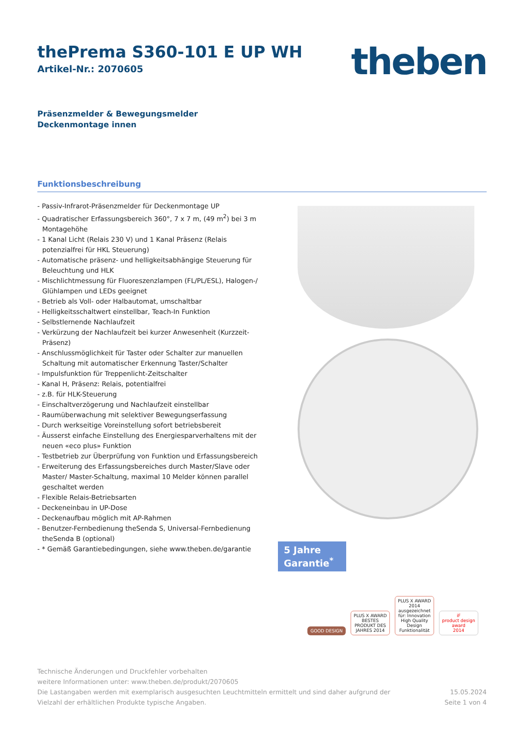theben
thePrema S360-101 E UP WH
Artikel-Nr.: 2070605
Präsenzmelder & Bewegungsmelder
Deckenmontage innen
Funktionsbeschreibung
- Passiv-Infrarot-Präsenzmelder für Deckenmontage UP
- Quadratischer Erfassungsbereich 360°, 7 x 7 m, (49 m<sup>2</sup>) bei 3 m Montagehöhe
- 1 Kanal Licht (Relais 230 V) und 1 Kanal Präsenz (Relais potenzialfrei für HKL Steuerung)
- Automatische präsenz- und helligkeitsabhängige Steuerung für Beleuchtung und HLK
- Mischlichtmessung für Fluoreszenzlampen (FL/PL/ESL), Halogen-/ Glühlampen und LEDs geeignet
- Betrieb als Voll- oder Halbautomat, umschaltbar
- Helligkeitsschaltwert einstellbar, Teach-In Funktion
- Selbstlernende Nachlaufzeit
- Verkürzung der Nachlaufzeit bei kurzer Anwesenheit (Kurzzeit-Präsenz)
- Anschlussmöglichkeit für Taster oder Schalter zur manuellen Schaltung mit automatischer Erkennung Taster/Schalter
- Impulsfunktion für Treppenlicht-Zeitschalter
- Kanal H, Präsenz: Relais, potentialfrei
- z.B. für HLK-Steuerung
- Einschaltverzögerung und Nachlaufzeit einstellbar
- Raumüberwachung mit selektiver Bewegungserfassung
- Durch werkseitige Voreinstellung sofort betriebsbereit
- Äusserst einfache Einstellung des Energiesparverhaltens mit der neuen «eco plus» Funktion
- Testbetrieb zur Überprüfung von Funktion und Erfassungsbereich
- Erweiterung des Erfassungsbereiches durch Master/Slave oder Master/ Master-Schaltung, maximal 10 Melder können parallel geschaltet werden
- Flexible Relais-Betriebsarten
- Deckeneinbau in UP-Dose
- Deckenaufbau möglich mit AP-Rahmen
- Benutzer-Fernbedienung theSenda S, Universal-Fernbedienung theSenda B (optional)
- * Gemäß Garantiebedingungen, siehe www.theben.de/garantie
5 Jahre Garantie<sup>*</sup>
GOOD DESIGN
PLUS X AWARD
BESTES PRODUKT DES JAHRES 2014
PLUS X AWARD
2014 ausgezeichnet für: Innovation High Quality Design Funktionalität
iF
product design award
2014
Technische Änderungen und Druckfehler vorbehalten
weitere Informationen unter: www.theben.de/produkt/2070605
Die Lastangaben werden mit exemplarisch ausgesuchten Leuchtmitteln ermittelt und sind daher aufgrund der
Vielzahl der erhältlichen Produkte typische Angaben.
15.05.2024
Seite 1 von 4